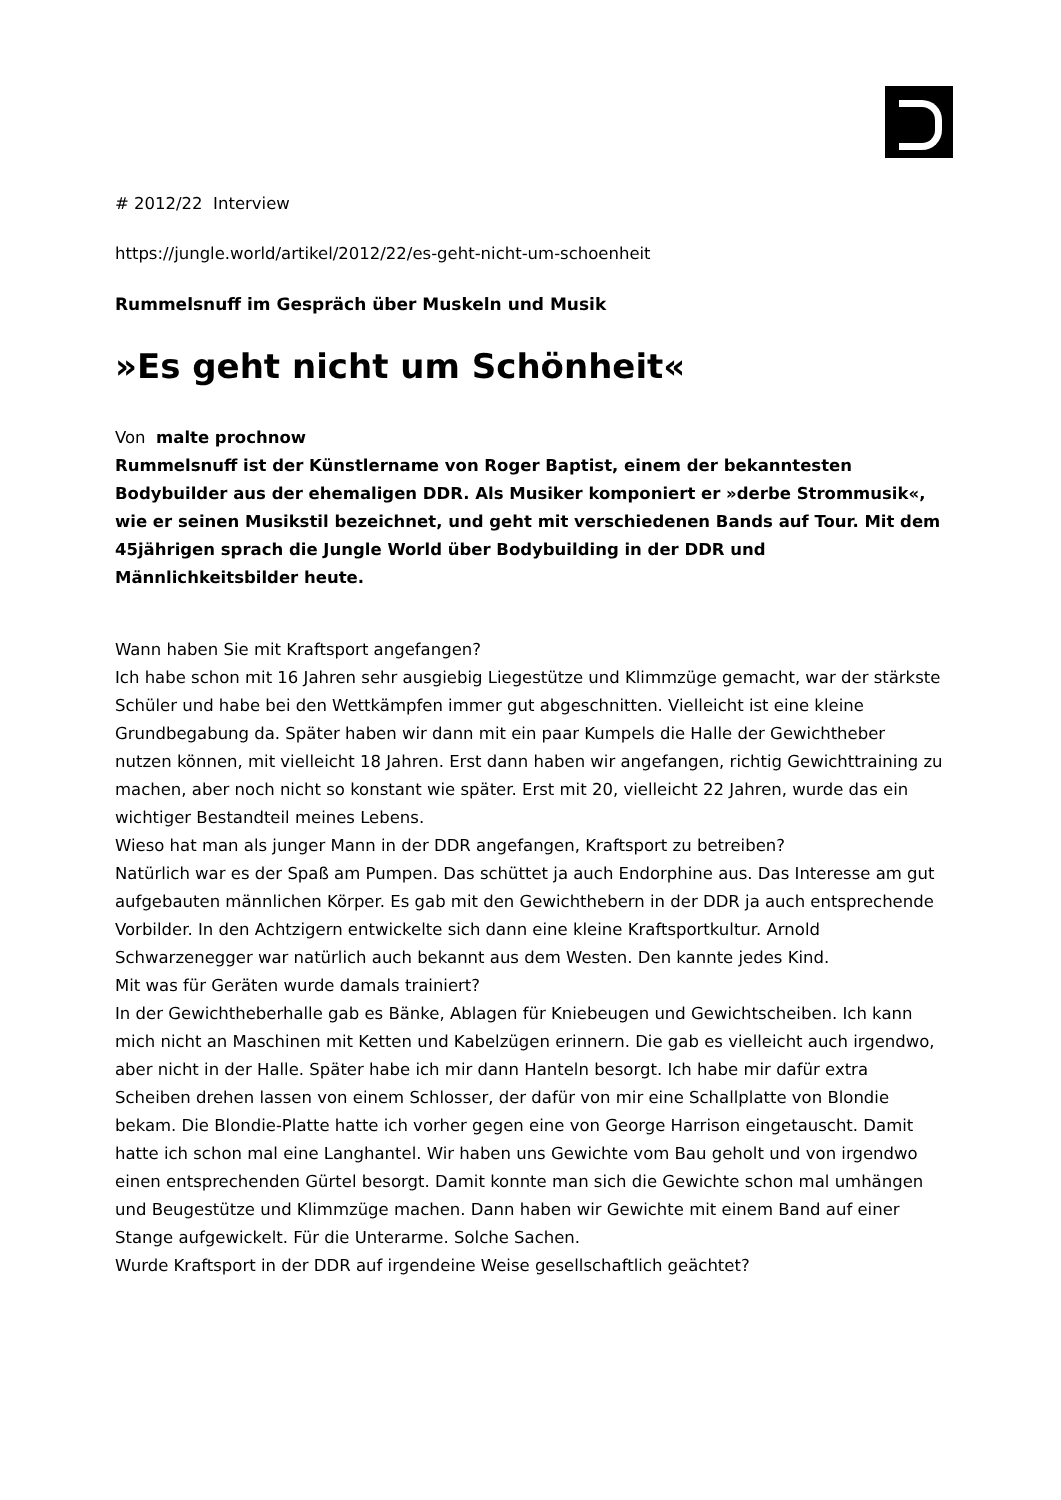# 2012/22 Interview
https://jungle.world/artikel/2012/22/es-geht-nicht-um-schoenheit
Rummelsnuff im Gespräch über Muskeln und Musik
»Es geht nicht um Schönheit«
Von malte prochnow
Rummelsnuff ist der Künstlername von Roger Baptist, einem der bekanntesten Bodybuilder aus der ehemaligen DDR. Als Musiker komponiert er »derbe Strommusik«, wie er seinen Musikstil bezeichnet, und geht mit verschiedenen Bands auf Tour. Mit dem 45jährigen sprach die Jungle World über Bodybuilding in der DDR und Männlichkeitsbilder heute.
Wann haben Sie mit Kraftsport angefangen?
Ich habe schon mit 16 Jahren sehr ausgiebig Liegestütze und Klimmzüge gemacht, war der stärkste Schüler und habe bei den Wettkämpfen immer gut abgeschnitten. Vielleicht ist eine kleine Grundbegabung da. Später haben wir dann mit ein paar Kumpels die Halle der Gewichtheber nutzen können, mit vielleicht 18 Jahren. Erst dann haben wir angefangen, richtig Gewichttraining zu machen, aber noch nicht so konstant wie später. Erst mit 20, vielleicht 22 Jahren, wurde das ein wichtiger Bestandteil meines Lebens.
Wieso hat man als junger Mann in der DDR angefangen, Kraftsport zu betreiben?
Natürlich war es der Spaß am Pumpen. Das schüttet ja auch Endorphine aus. Das Interesse am gut aufgebauten männlichen Körper. Es gab mit den Gewichthebern in der DDR ja auch entsprechende Vorbilder. In den Achtzigern entwickelte sich dann eine kleine Kraftsportkultur. Arnold Schwarzenegger war natürlich auch bekannt aus dem Westen. Den kannte jedes Kind.
Mit was für Geräten wurde damals trainiert?
In der Gewichtheberhalle gab es Bänke, Ablagen für Kniebeugen und Gewichtscheiben. Ich kann mich nicht an Maschinen mit Ketten und Kabelzügen erinnern. Die gab es vielleicht auch irgendwo, aber nicht in der Halle. Später habe ich mir dann Hanteln besorgt. Ich habe mir dafür extra Scheiben drehen lassen von einem Schlosser, der dafür von mir eine Schallplatte von Blondie bekam. Die Blondie-Platte hatte ich vorher gegen eine von George Harrison eingetauscht. Damit hatte ich schon mal eine Langhantel. Wir haben uns Gewichte vom Bau geholt und von irgendwo einen entsprechenden Gürtel besorgt. Damit konnte man sich die Gewichte schon mal umhängen und Beugestütze und Klimmzüge machen. Dann haben wir Gewichte mit einem Band auf einer Stange aufgewickelt. Für die Unterarme. Solche Sachen.
Wurde Kraftsport in der DDR auf irgendeine Weise gesellschaftlich geächtet?